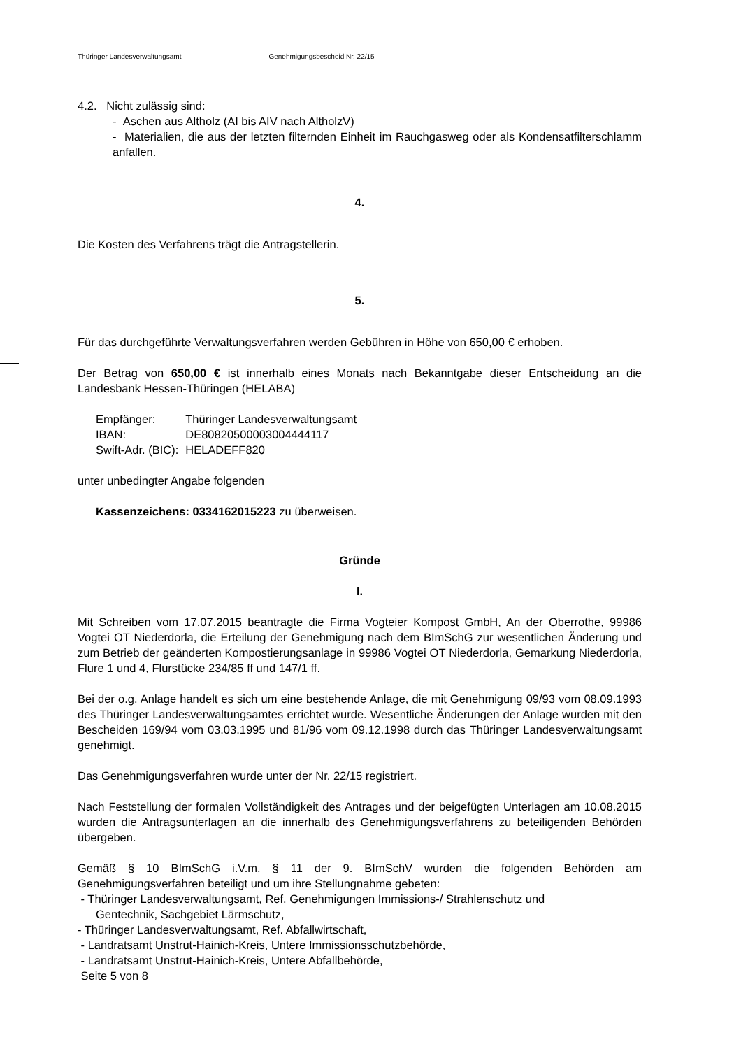Thüringer Landesverwaltungsamt Genehmigungsbescheid Nr. 22/15
4.2. Nicht zulässig sind:
- Aschen aus Altholz (AI bis AIV nach AltholzV)
- Materialien, die aus der letzten filternden Einheit im Rauchgasweg oder als Kondensatfilterschlamm anfallen.
4.
Die Kosten des Verfahrens trägt die Antragstellerin.
5.
Für das durchgeführte Verwaltungsverfahren werden Gebühren in Höhe von 650,00 € erhoben.
Der Betrag von 650,00 € ist innerhalb eines Monats nach Bekanntgabe dieser Entscheidung an die Landesbank Hessen-Thüringen (HELABA)
| Empfänger: | Thüringer Landesverwaltungsamt |
| IBAN: | DE80820500003004444117 |
| Swift-Adr. (BIC): | HELADEFF820 |
unter unbedingter Angabe folgenden
Kassenzeichens: 0334162015223 zu überweisen.
Gründe
I.
Mit Schreiben vom 17.07.2015 beantragte die Firma Vogteier Kompost GmbH, An der Oberrothe, 99986 Vogtei OT Niederdorla, die Erteilung der Genehmigung nach dem BImSchG zur wesentlichen Änderung und zum Betrieb der geänderten Kompostierungsanlage in 99986 Vogtei OT Niederdorla, Gemarkung Niederdorla, Flure 1 und 4, Flurstücke 234/85 ff und 147/1 ff.
Bei der o.g. Anlage handelt es sich um eine bestehende Anlage, die mit Genehmigung 09/93 vom 08.09.1993 des Thüringer Landesverwaltungsamtes errichtet wurde. Wesentliche Änderungen der Anlage wurden mit den Bescheiden 169/94 vom 03.03.1995 und 81/96 vom 09.12.1998 durch das Thüringer Landesverwaltungsamt genehmigt.
Das Genehmigungsverfahren wurde unter der Nr. 22/15 registriert.
Nach Feststellung der formalen Vollständigkeit des Antrages und der beigefügten Unterlagen am 10.08.2015 wurden die Antragsunterlagen an die innerhalb des Genehmigungsverfahrens zu beteiligenden Behörden übergeben.
Gemäß § 10 BImSchG i.V.m. § 11 der 9. BImSchV wurden die folgenden Behörden am Genehmigungsverfahren beteiligt und um ihre Stellungnahme gebeten:
- Thüringer Landesverwaltungsamt, Ref. Genehmigungen Immissions-/ Strahlenschutz und
Gentechnik, Sachgebiet Lärmschutz,
- Thüringer Landesverwaltungsamt, Ref. Abfallwirtschaft,
- Landratsamt Unstrut-Hainich-Kreis, Untere Immissionsschutzbehörde,
- Landratsamt Unstrut-Hainich-Kreis, Untere Abfallbehörde,
Seite 5 von 8